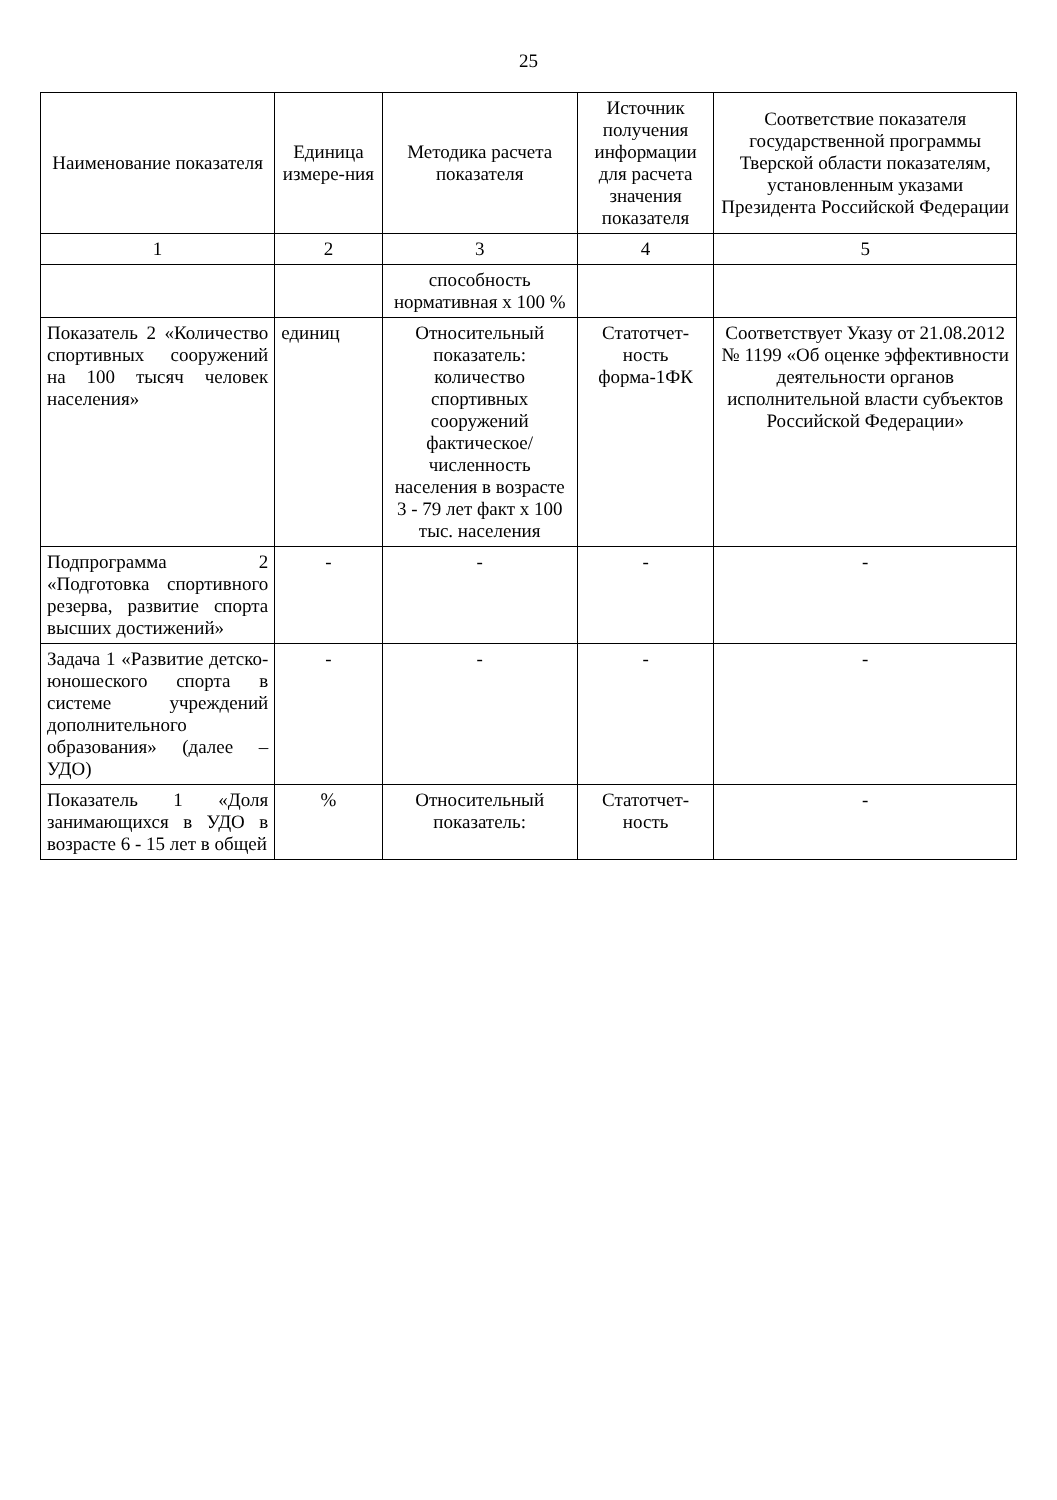25
| Наименование показателя | Единица измере-ния | Методика расчета показателя | Источник получения информации для расчета значения показателя | Соответствие показателя государственной программы Тверской области показателям, установленным указами Президента Российской Федерации |
| --- | --- | --- | --- | --- |
| 1 | 2 | 3 | 4 | 5 |
| | | способность нормативная х 100 % | | |
| Показатель 2 «Количество спортивных сооружений на 100 тысяч человек населения» | единиц | Относительный показатель: количество спортивных сооружений фактическое/ численность населения в возрасте 3 - 79 лет факт х 100 тыс. населения | Статотчет-ность форма-1ФК | Соответствует Указу от 21.08.2012 № 1199 «Об оценке эффективности деятельности органов исполнительной власти субъектов Российской Федерации» |
| Подпрограмма 2 «Подготовка спортивного резерва, развитие спорта высших достижений» | - | - | - | - |
| Задача 1 «Развитие детско-юношеского спорта в системе учреждений дополнительного образования» (далее – УДО) | - | - | - | - |
| Показатель 1 «Доля занимающихся в УДО в возрасте 6 - 15 лет в общей | % | Относительный показатель: | Статотчет-ность | - |